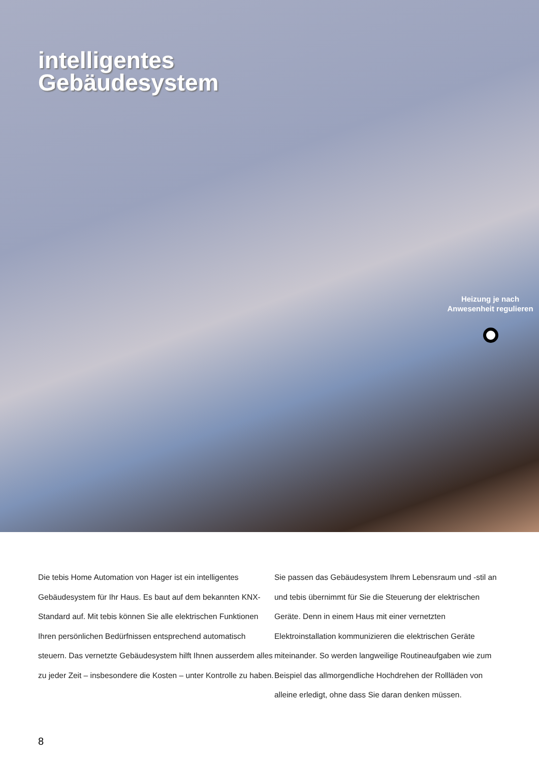intelligentes
Gebäudesystem
Heizung je nach Anwesenheit regulieren
Die tebis Home Automation von Hager ist ein intelligentes Gebäudesystem für Ihr Haus. Es baut auf dem bekannten KNX-Standard auf. Mit tebis können Sie alle elektrischen Funktionen Ihren persönlichen Bedürfnissen entsprechend automatisch steuern. Das vernetzte Gebäudesystem hilft Ihnen ausserdem alles zu jeder Zeit – insbesondere die Kosten – unter Kontrolle zu haben.
Sie passen das Gebäudesystem Ihrem Lebensraum und -stil an und tebis übernimmt für Sie die Steuerung der elektrischen Geräte. Denn in einem Haus mit einer vernetzten Elektroinstallation kommunizieren die elektrischen Geräte miteinander. So werden langweilige Routineaufgaben wie zum Beispiel das allmorgendliche Hochdrehen der Rollläden von alleine erledigt, ohne dass Sie daran denken müssen.
8